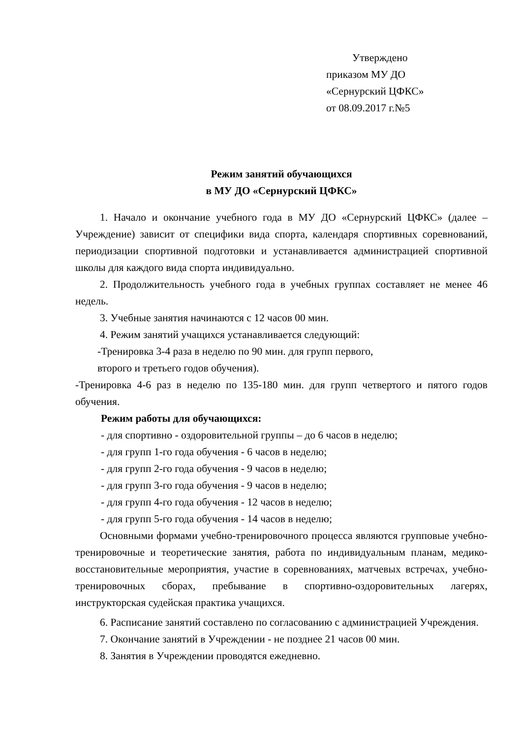Утверждено
приказом МУ ДО
«Сернурский ЦФКС»
от 08.09.2017 г.№5
Режим занятий обучающихся
в МУ ДО «Сернурский ЦФКС»
1. Начало и окончание учебного года в МУ ДО «Сернурский ЦФКС» (далее – Учреждение) зависит от специфики вида спорта, календаря спортивных соревнований, периодизации спортивной подготовки и устанавливается администрацией спортивной школы для каждого вида спорта индивидуально.
2. Продолжительность учебного года в учебных группах составляет не менее 46 недель.
3. Учебные занятия начинаются с 12 часов 00 мин.
4. Режим занятий учащихся устанавливается следующий:
-Тренировка 3-4 раза в неделю по 90 мин. для групп первого,
второго и третьего годов обучения).
-Тренировка 4-6 раз в неделю по 135-180 мин. для групп четвертого и пятого годов обучения.
Режим работы для обучающихся:
- для спортивно - оздоровительной группы – до 6 часов в неделю;
- для групп 1-го года обучения - 6 часов в неделю;
- для групп 2-го года обучения - 9 часов в неделю;
- для групп 3-го года обучения - 9 часов в неделю;
- для групп 4-го года обучения - 12 часов в неделю;
- для групп 5-го года обучения - 14 часов в неделю;
Основными формами учебно-тренировочного процесса являются групповые учебно-тренировочные и теоретические занятия, работа по индивидуальным планам, медико-восстановительные мероприятия, участие в соревнованиях, матчевых встречах, учебно-тренировочных сборах, пребывание в спортивно-оздоровительных лагерях, инструкторская судейская практика учащихся.
6. Расписание занятий составлено по согласованию с администрацией Учреждения.
7. Окончание занятий в Учреждении - не позднее 21 часов 00 мин.
8. Занятия в Учреждении проводятся ежедневно.